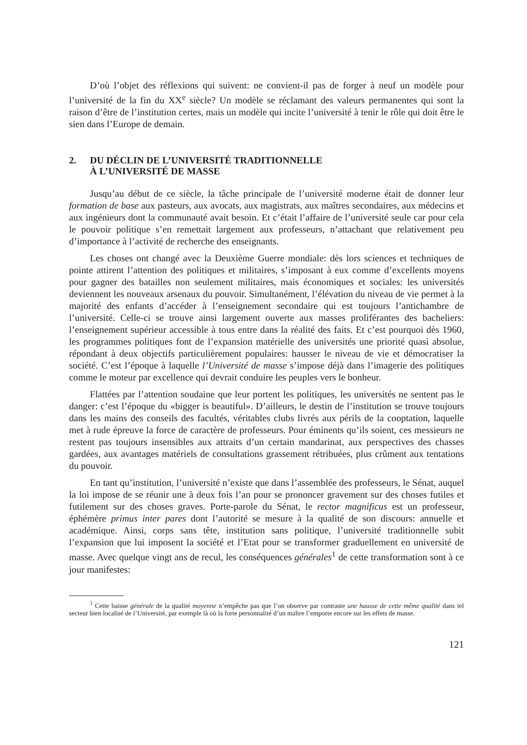D’où l’objet des réflexions qui suivent: ne convient-il pas de forger à neuf un modèle pour l’université de la fin du XX<sup>e</sup> siècle? Un modèle se réclamant des valeurs permanentes qui sont la raison d’être de l’institution certes, mais un modèle qui incite l’université à tenir le rôle qui doit être le sien dans l’Europe de demain.
2. DU DÉCLIN DE L’UNIVERSITÉ TRADITIONNELLE
À L’UNIVERSITÉ DE MASSE
Jusqu’au début de ce siècle, la tâche principale de l’université moderne était de donner leur formation de base aux pasteurs, aux avocats, aux magistrats, aux maîtres secondaires, aux médecins et aux ingénieurs dont la communauté avait besoin. Et c’était l’affaire de l’université seule car pour cela le pouvoir politique s’en remettait largement aux professeurs, n’attachant que relativement peu d’importance à l’activité de recherche des enseignants.
Les choses ont changé avec la Deuxième Guerre mondiale: dès lors sciences et techniques de pointe attirent l’attention des politiques et militaires, s’imposant à eux comme d’excellents moyens pour gagner des batailles non seulement militaires, mais économiques et sociales: les universités deviennent les nouveaux arsenaux du pouvoir. Simultanément, l’élévation du niveau de vie permet à la majorité des enfants d’accéder à l’enseignement secondaire qui est toujours l’antichambre de l’université. Celle-ci se trouve ainsi largement ouverte aux masses proliférantes des bacheliers: l’enseignement supérieur accessible à tous entre dans la réalité des faits. Et c’est pourquoi dès 1960, les programmes politiques font de l’expansion matérielle des universités une priorité quasi absolue, répondant à deux objectifs particulièrement populaires: hausser le niveau de vie et démocratiser la société. C’est l’époque à laquelle l’Université de masse s’impose déjà dans l’imagerie des politiques comme le moteur par excellence qui devrait conduire les peuples vers le bonheur.
Flattées par l’attention soudaine que leur portent les politiques, les universités ne sentent pas le danger: c’est l’époque du «bigger is beautiful». D’ailleurs, le destin de l’institution se trouve toujours dans les mains des conseils des facultés, véritables clubs livrés aux périls de la cooptation, laquelle met à rude épreuve la force de caractère de professeurs. Pour éminents qu’ils soient, ces messieurs ne restent pas toujours insensibles aux attraits d’un certain mandarinat, aux perspectives des chasses gardées, aux avantages matériels de consultations grassement rétribuées, plus crûment aux tentations du pouvoir.
En tant qu’institution, l’université n’existe que dans l’assemblée des professeurs, le Sénat, auquel la loi impose de se réunir une à deux fois l’an pour se prononcer gravement sur des choses futiles et futilement sur des choses graves. Porte-parole du Sénat, le rector magnificus est un professeur, éphémère primus inter pares dont l’autorité se mesure à la qualité de son discours: annuelle et académique. Ainsi, corps sans tête, institution sans politique, l’université traditionnelle subit l’expansion que lui imposent la société et l’Etat pour se transformer graduellement en université de masse. Avec quelque vingt ans de recul, les conséquences générales<sup>1</sup> de cette transformation sont à ce jour manifestes:
<sup>1</sup> Cette baisse générale de la qualité moyenne n’empêche pas que l’on observe par contraste une hausse de cette même qualité dans tel secteur bien localisé de l’Université, par exemple là où la forte personnalité d’un maître l’emporte encore sur les effets de masse.
121